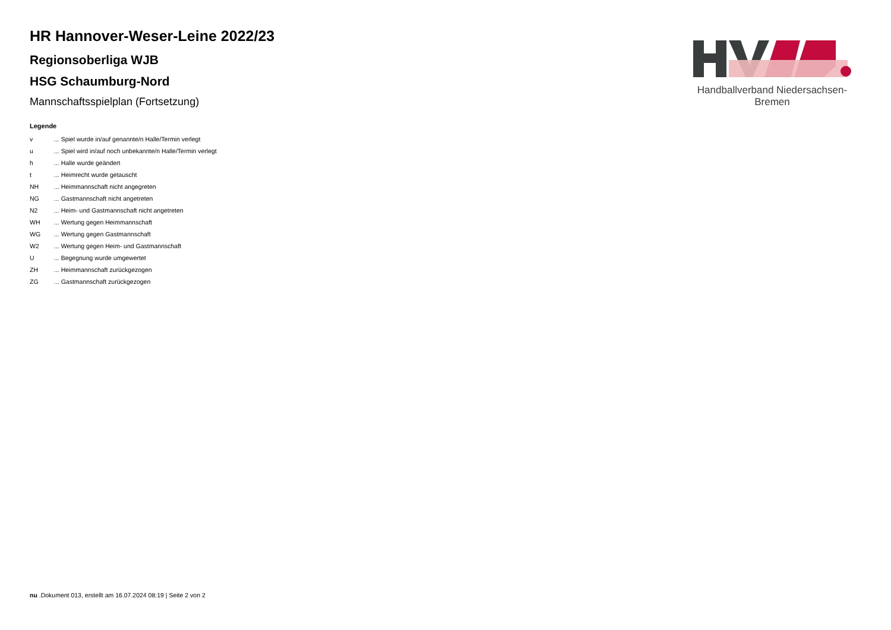Handballverband Niedersachsen-Bremen
HR Hannover-Weser-Leine 2022/23
Regionsoberliga WJB
HSG Schaumburg-Nord
Mannschaftsspielplan (Fortsetzung)
Legende
| v | ... Spiel wurde in/auf genannte/n Halle/Termin verlegt |
| u | ... Spiel wird in/auf noch unbekannte/n Halle/Termin verlegt |
| h | ... Halle wurde geändert |
| t | ... Heimrecht wurde getauscht |
| NH | ... Heimmannschaft nicht angegreten |
| NG | ... Gastmannschaft nicht angetreten |
| N2 | ... Heim- und Gastmannschaft nicht angetreten |
| WH | ... Wertung gegen Heimmannschaft |
| WG | ... Wertung gegen Gastmannschaft |
| W2 | ... Wertung gegen Heim- und Gastmannschaft |
| U | ... Begegnung wurde umgewertet |
| ZH | ... Heimmannschaft zurückgezogen |
| ZG | ... Gastmannschaft zurückgezogen |
nu .Dokument 013, erstellt am 16.07.2024 08:19 | Seite 2 von 2